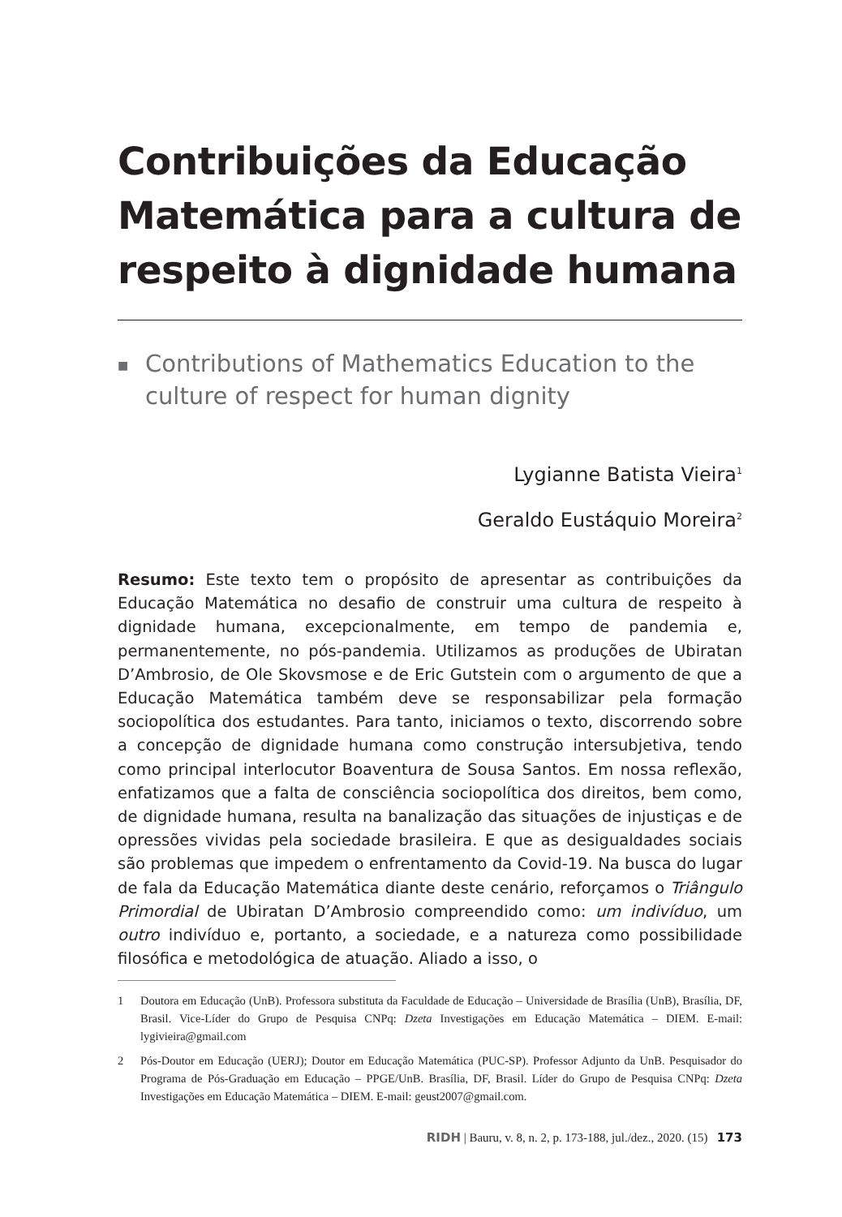Contribuições da Educação Matemática para a cultura de respeito à dignidade humana
■
Contributions of Mathematics Education to the culture of respect for human dignity
Lygianne Batista Vieira<sup>1</sup>
Geraldo Eustáquio Moreira<sup>2</sup>
Resumo: Este texto tem o propósito de apresentar as contribuições da Educação Matemática no desafio de construir uma cultura de respeito à dignidade humana, excepcionalmente, em tempo de pandemia e, permanentemente, no pós-pandemia. Utilizamos as produções de Ubiratan D’Ambrosio, de Ole Skovsmose e de Eric Gutstein com o argumento de que a Educação Matemática também deve se responsabilizar pela formação sociopolítica dos estudantes. Para tanto, iniciamos o texto, discorrendo sobre a concepção de dignidade humana como construção intersubjetiva, tendo como principal interlocutor Boaventura de Sousa Santos. Em nossa reflexão, enfatizamos que a falta de consciência sociopolítica dos direitos, bem como, de dignidade humana, resulta na banalização das situações de injustiças e de opressões vividas pela sociedade brasileira. E que as desigualdades sociais são problemas que impedem o enfrentamento da Covid-19. Na busca do lugar de fala da Educação Matemática diante deste cenário, reforçamos o Triângulo Primordial de Ubiratan D’Ambrosio compreendido como: um indivíduo, um outro indivíduo e, portanto, a sociedade, e a natureza como possibilidade filosófica e metodológica de atuação. Aliado a isso, o
1 Doutora em Educação (UnB). Professora substituta da Faculdade de Educação – Universidade de Brasília (UnB), Brasília, DF, Brasil. Vice-Líder do Grupo de Pesquisa CNPq: Dzeta Investigações em Educação Matemática – DIEM. E-mail: lygivieira@gmail.com
2 Pós-Doutor em Educação (UERJ); Doutor em Educação Matemática (PUC-SP). Professor Adjunto da UnB. Pesquisador do Programa de Pós-Graduação em Educação – PPGE/UnB. Brasília, DF, Brasil. Líder do Grupo de Pesquisa CNPq: Dzeta Investigações em Educação Matemática – DIEM. E-mail: geust2007@gmail.com.
RIDH | Bauru, v. 8, n. 2, p. 173-188, jul./dez., 2020. (15) 173